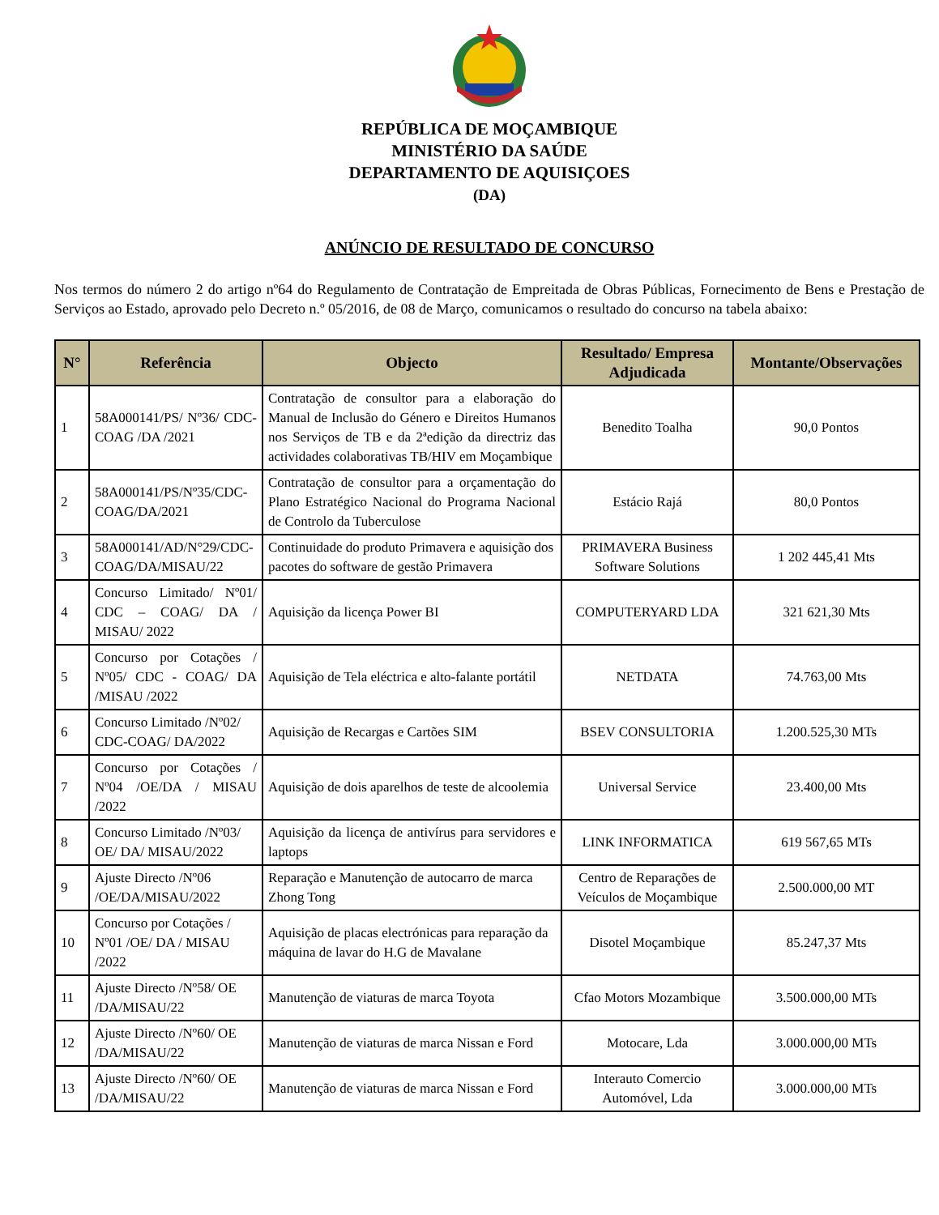REPÚBLICA DE MOÇAMBIQUE
MINISTÉRIO DA SAÚDE
DEPARTAMENTO DE AQUISIÇOES
(DA)
ANÚNCIO DE RESULTADO DE CONCURSO
Nos termos do número 2 do artigo nº64 do Regulamento de Contratação de Empreitada de Obras Públicas, Fornecimento de Bens e Prestação de Serviços ao Estado, aprovado pelo Decreto n.º 05/2016, de 08 de Março, comunicamos o resultado do concurso na tabela abaixo:
| N° | Referência | Objecto | Resultado/ Empresa Adjudicada | Montante/Observações |
| --- | --- | --- | --- | --- |
| 1 | 58A000141/PS/ Nº36/ CDC-COAG /DA /2021 | Contratação de consultor para a elaboração do Manual de Inclusão do Género e Direitos Humanos nos Serviços de TB e da 2ªedição da directriz das actividades colaborativas TB/HIV em Moçambique | Benedito Toalha | 90,0 Pontos |
| 2 | 58A000141/PS/Nº35/CDC-COAG/DA/2021 | Contratação de consultor para a orçamentação do Plano Estratégico Nacional do Programa Nacional de Controlo da Tuberculose | Estácio Rajá | 80,0 Pontos |
| 3 | 58A000141/AD/N°29/CDC-COAG/DA/MISAU/22 | Continuidade do produto Primavera e aquisição dos pacotes do software de gestão Primavera | PRIMAVERA Business Software Solutions | 1 202 445,41 Mts |
| 4 | Concurso Limitado/ Nº01/ CDC – COAG/ DA / MISAU/ 2022 | Aquisição da licença Power BI | COMPUTERYARD LDA | 321 621,30 Mts |
| 5 | Concurso por Cotações / Nº05/ CDC - COAG/ DA /MISAU /2022 | Aquisição de Tela eléctrica e alto-falante portátil | NETDATA | 74.763,00 Mts |
| 6 | Concurso Limitado /Nº02/ CDC-COAG/ DA/2022 | Aquisição de Recargas e Cartões SIM | BSEV CONSULTORIA | 1.200.525,30 MTs |
| 7 | Concurso por Cotações / Nº04 /OE/DA / MISAU /2022 | Aquisição de dois aparelhos de teste de alcoolemia | Universal Service | 23.400,00 Mts |
| 8 | Concurso Limitado /Nº03/ OE/ DA/ MISAU/2022 | Aquisição da licença de antivírus para servidores e laptops | LINK INFORMATICA | 619 567,65 MTs |
| 9 | Ajuste Directo /Nº06 /OE/DA/MISAU/2022 | Reparação e Manutenção de autocarro de marca Zhong Tong | Centro de Reparações de Veículos de Moçambique | 2.500.000,00 MT |
| 10 | Concurso por Cotações / Nº01 /OE/ DA / MISAU /2022 | Aquisição de placas electrónicas para reparação da máquina de lavar do H.G de Mavalane | Disotel Moçambique | 85.247,37 Mts |
| 11 | Ajuste Directo /Nº58/ OE /DA/MISAU/22 | Manutenção de viaturas de marca Toyota | Cfao Motors Mozambique | 3.500.000,00 MTs |
| 12 | Ajuste Directo /Nº60/ OE /DA/MISAU/22 | Manutenção de viaturas de marca Nissan e Ford | Motocare, Lda | 3.000.000,00 MTs |
| 13 | Ajuste Directo /Nº60/ OE /DA/MISAU/22 | Manutenção de viaturas de marca Nissan e Ford | Interauto Comercio Automóvel, Lda | 3.000.000,00 MTs |